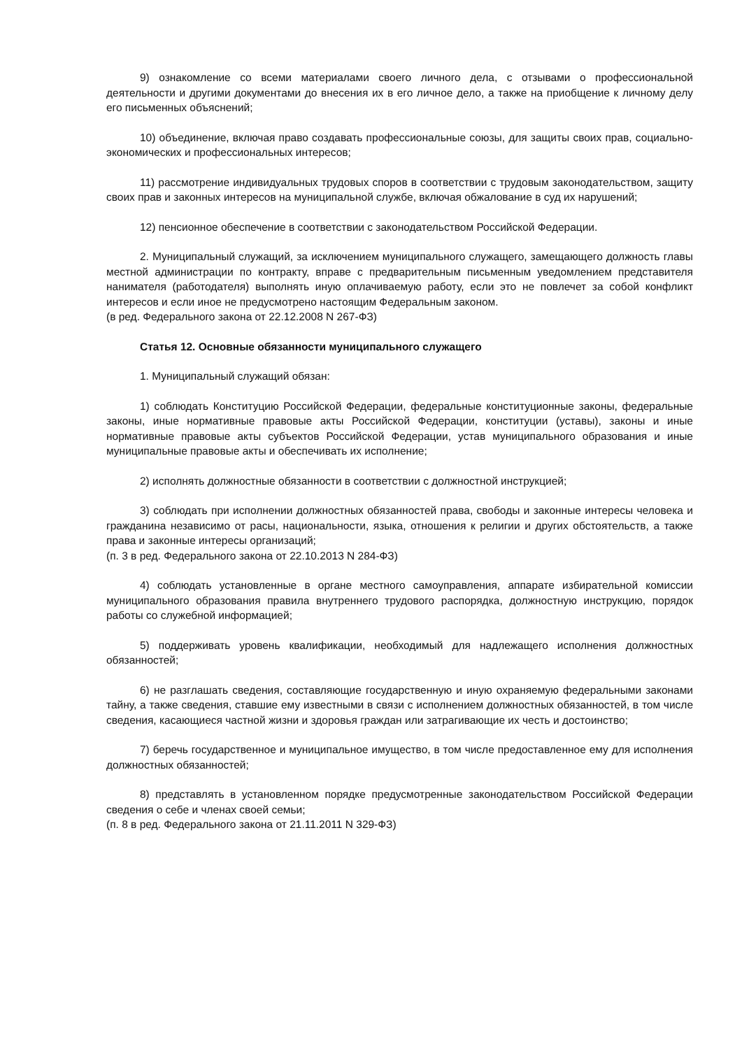9) ознакомление со всеми материалами своего личного дела, с отзывами о профессиональной деятельности и другими документами до внесения их в его личное дело, а также на приобщение к личному делу его письменных объяснений;
10) объединение, включая право создавать профессиональные союзы, для защиты своих прав, социально-экономических и профессиональных интересов;
11) рассмотрение индивидуальных трудовых споров в соответствии с трудовым законодательством, защиту своих прав и законных интересов на муниципальной службе, включая обжалование в суд их нарушений;
12) пенсионное обеспечение в соответствии с законодательством Российской Федерации.
2. Муниципальный служащий, за исключением муниципального служащего, замещающего должность главы местной администрации по контракту, вправе с предварительным письменным уведомлением представителя нанимателя (работодателя) выполнять иную оплачиваемую работу, если это не повлечет за собой конфликт интересов и если иное не предусмотрено настоящим Федеральным законом.
(в ред. Федерального закона от 22.12.2008 N 267-ФЗ)
Статья 12. Основные обязанности муниципального служащего
1. Муниципальный служащий обязан:
1) соблюдать Конституцию Российской Федерации, федеральные конституционные законы, федеральные законы, иные нормативные правовые акты Российской Федерации, конституции (уставы), законы и иные нормативные правовые акты субъектов Российской Федерации, устав муниципального образования и иные муниципальные правовые акты и обеспечивать их исполнение;
2) исполнять должностные обязанности в соответствии с должностной инструкцией;
3) соблюдать при исполнении должностных обязанностей права, свободы и законные интересы человека и гражданина независимо от расы, национальности, языка, отношения к религии и других обстоятельств, а также права и законные интересы организаций;
(п. 3 в ред. Федерального закона от 22.10.2013 N 284-ФЗ)
4) соблюдать установленные в органе местного самоуправления, аппарате избирательной комиссии муниципального образования правила внутреннего трудового распорядка, должностную инструкцию, порядок работы со служебной информацией;
5) поддерживать уровень квалификации, необходимый для надлежащего исполнения должностных обязанностей;
6) не разглашать сведения, составляющие государственную и иную охраняемую федеральными законами тайну, а также сведения, ставшие ему известными в связи с исполнением должностных обязанностей, в том числе сведения, касающиеся частной жизни и здоровья граждан или затрагивающие их честь и достоинство;
7) беречь государственное и муниципальное имущество, в том числе предоставленное ему для исполнения должностных обязанностей;
8) представлять в установленном порядке предусмотренные законодательством Российской Федерации сведения о себе и членах своей семьи;
(п. 8 в ред. Федерального закона от 21.11.2011 N 329-ФЗ)